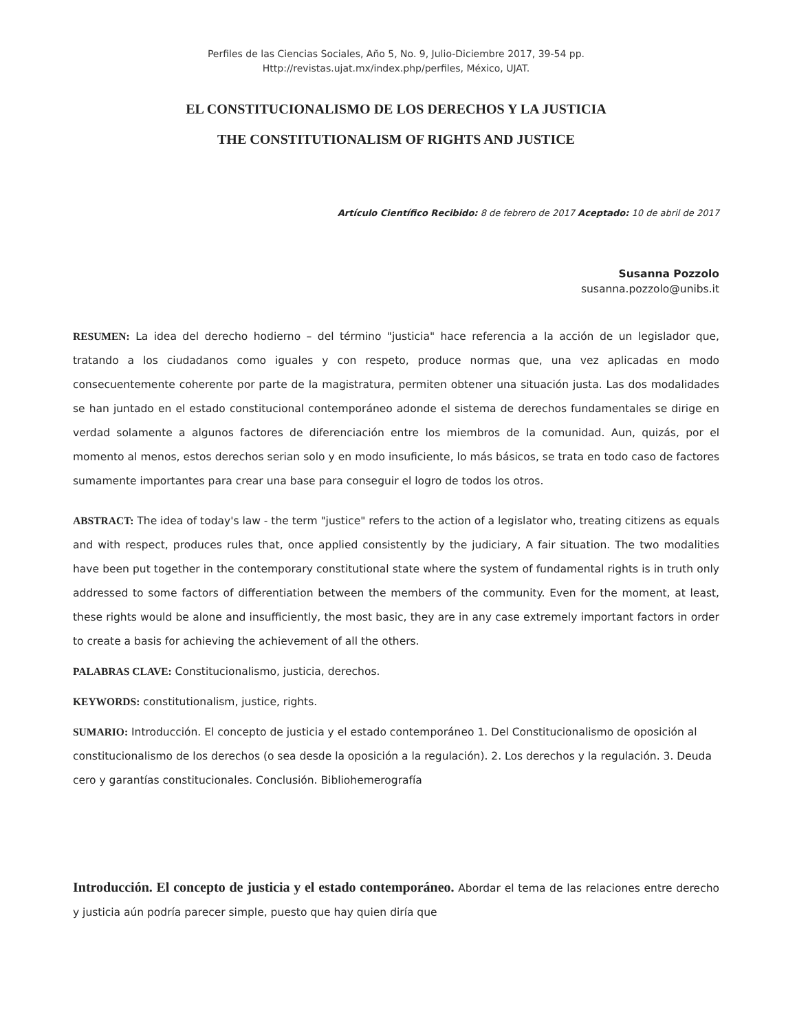Perfiles de las Ciencias Sociales, Año 5, No. 9, Julio-Diciembre 2017, 39-54 pp.
Http://revistas.ujat.mx/index.php/perfiles, México, UJAT.
EL CONSTITUCIONALISMO DE LOS DERECHOS Y LA JUSTICIA
THE CONSTITUTIONALISM OF RIGHTS AND JUSTICE
Artículo Científico Recibido: 8 de febrero de 2017 Aceptado: 10 de abril de 2017
Susanna Pozzolo
susanna.pozzolo@unibs.it
RESUMEN: La idea del derecho hodierno – del término "justicia" hace referencia a la acción de un legislador que, tratando a los ciudadanos como iguales y con respeto, produce normas que, una vez aplicadas en modo consecuentemente coherente por parte de la magistratura, permiten obtener una situación justa. Las dos modalidades se han juntado en el estado constitucional contemporáneo adonde el sistema de derechos fundamentales se dirige en verdad solamente a algunos factores de diferenciación entre los miembros de la comunidad. Aun, quizás, por el momento al menos, estos derechos serian solo y en modo insuficiente, lo más básicos, se trata en todo caso de factores sumamente importantes para crear una base para conseguir el logro de todos los otros.
ABSTRACT: The idea of today's law - the term "justice" refers to the action of a legislator who, treating citizens as equals and with respect, produces rules that, once applied consistently by the judiciary, A fair situation. The two modalities have been put together in the contemporary constitutional state where the system of fundamental rights is in truth only addressed to some factors of differentiation between the members of the community. Even for the moment, at least, these rights would be alone and insufficiently, the most basic, they are in any case extremely important factors in order to create a basis for achieving the achievement of all the others.
PALABRAS CLAVE: Constitucionalismo, justicia, derechos.
KEYWORDS: constitutionalism, justice, rights.
SUMARIO: Introducción. El concepto de justicia y el estado contemporáneo 1. Del Constitucionalismo de oposición al constitucionalismo de los derechos (o sea desde la oposición a la regulación). 2. Los derechos y la regulación. 3. Deuda cero y garantías constitucionales. Conclusión. Bibliohemerografía
Introducción. El concepto de justicia y el estado contemporáneo. Abordar el tema de las relaciones entre derecho y justicia aún podría parecer simple, puesto que hay quien diría que